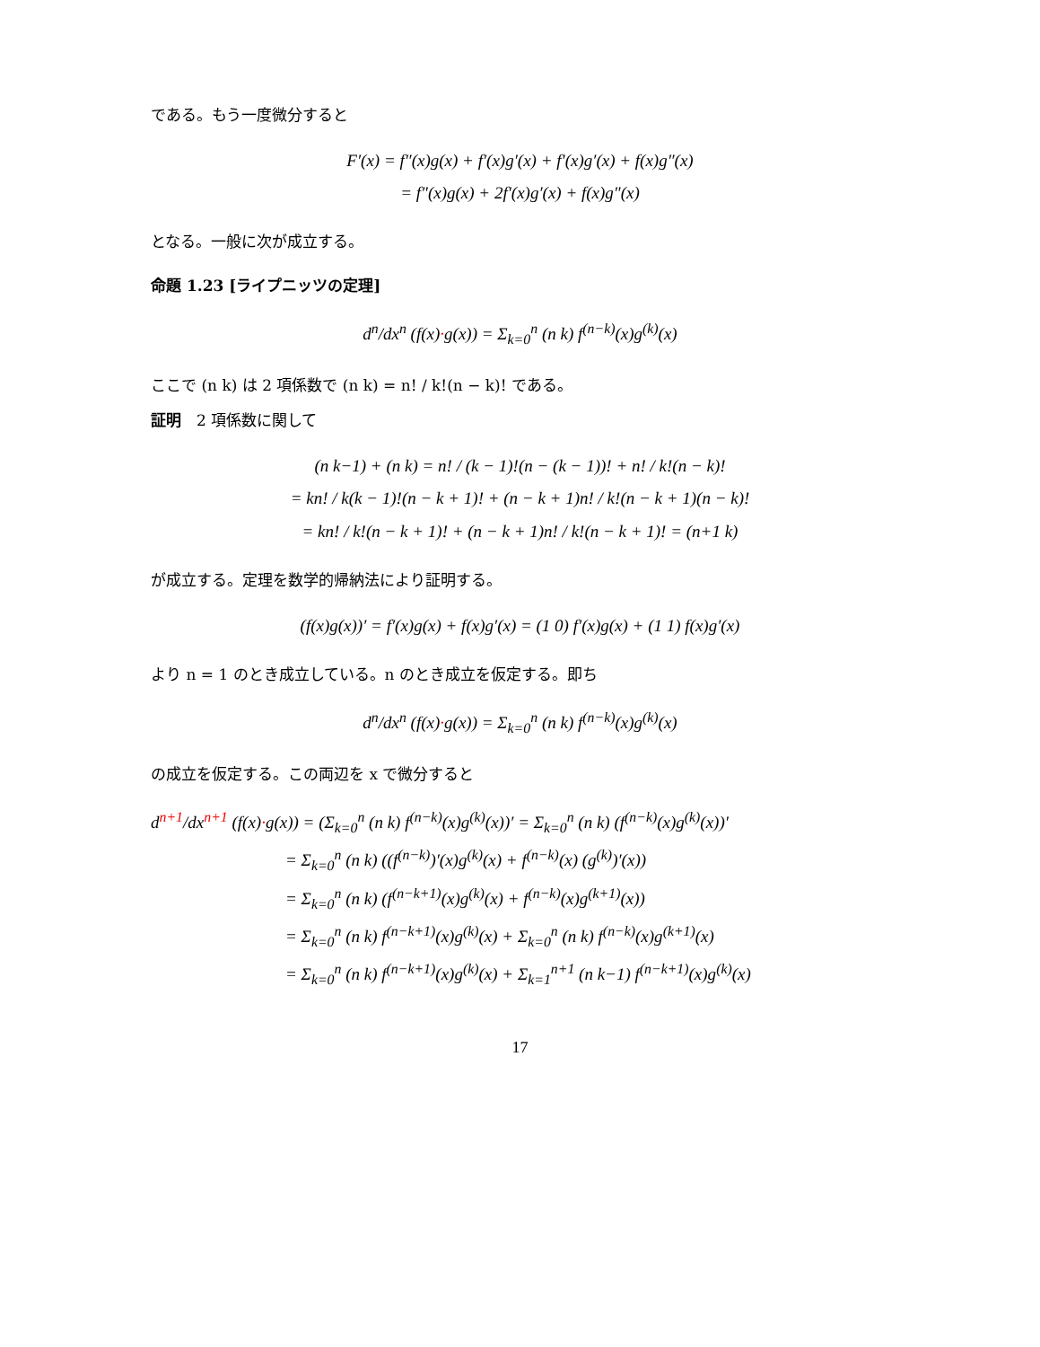である。もう一度微分すると
F′(x) = f″(x)g(x) + f′(x)g′(x) + f′(x)g′(x) + f(x)g″(x)
= f″(x)g(x) + 2f′(x)g′(x) + f(x)g″(x)
となる。一般に次が成立する。
命題 1.23 [ライプニッツの定理]
d<sup>n</sup>/dx<sup>n</sup> (f(x)·g(x)) = Σ<sub>k=0</sub><sup>n</sup> (n k) f<sup>(n−k)</sup>(x)g<sup>(k)</sup>(x)
ここで (n k) は 2 項係数で (n k) = n! / k!(n − k)! である。
証明　2 項係数に関して
(n k−1) + (n k) = n! / (k − 1)!(n − (k − 1))! + n! / k!(n − k)!
= kn! / k(k − 1)!(n − k + 1)! + (n − k + 1)n! / k!(n − k + 1)(n − k)!
= kn! / k!(n − k + 1)! + (n − k + 1)n! / k!(n − k + 1)! = (n+1 k)
が成立する。定理を数学的帰納法により証明する。
(f(x)g(x))′ = f′(x)g(x) + f(x)g′(x) = (1 0) f′(x)g(x) + (1 1) f(x)g′(x)
より n = 1 のとき成立している。n のとき成立を仮定する。即ち
d<sup>n</sup>/dx<sup>n</sup> (f(x)·g(x)) = Σ<sub>k=0</sub><sup>n</sup> (n k) f<sup>(n−k)</sup>(x)g<sup>(k)</sup>(x)
の成立を仮定する。この両辺を x で微分すると
d<sup>n+1</sup>/dx<sup>n+1</sup> (f(x)·g(x)) = (Σ<sub>k=0</sub><sup>n</sup> (n k) f<sup>(n−k)</sup>(x)g<sup>(k)</sup>(x))′ = Σ<sub>k=0</sub><sup>n</sup> (n k) (f<sup>(n−k)</sup>(x)g<sup>(k)</sup>(x))′
= Σ<sub>k=0</sub><sup>n</sup> (n k) ((f<sup>(n−k)</sup>)′(x)g<sup>(k)</sup>(x) + f<sup>(n−k)</sup>(x) (g<sup>(k)</sup>)′(x))
= Σ<sub>k=0</sub><sup>n</sup> (n k) (f<sup>(n−k+1)</sup>(x)g<sup>(k)</sup>(x) + f<sup>(n−k)</sup>(x)g<sup>(k+1)</sup>(x))
= Σ<sub>k=0</sub><sup>n</sup> (n k) f<sup>(n−k+1)</sup>(x)g<sup>(k)</sup>(x) + Σ<sub>k=0</sub><sup>n</sup> (n k) f<sup>(n−k)</sup>(x)g<sup>(k+1)</sup>(x)
= Σ<sub>k=0</sub><sup>n</sup> (n k) f<sup>(n−k+1)</sup>(x)g<sup>(k)</sup>(x) + Σ<sub>k=1</sub><sup>n+1</sup> (n k−1) f<sup>(n−k+1)</sup>(x)g<sup>(k)</sup>(x)
17